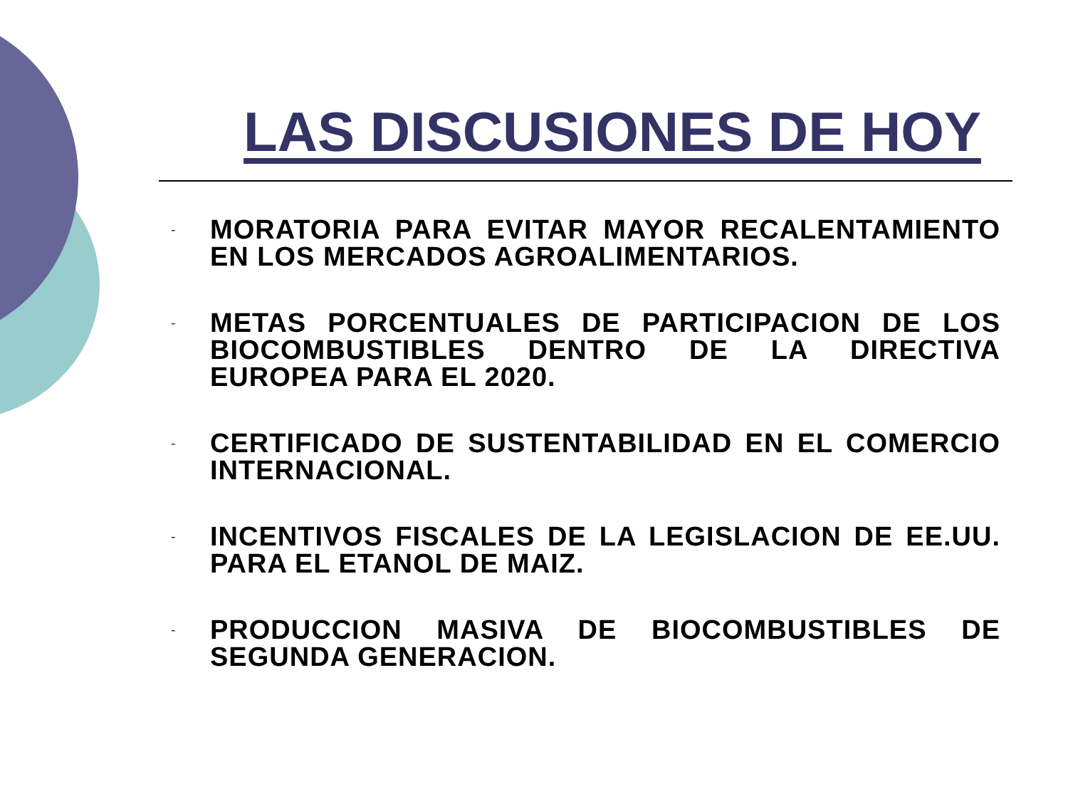LAS DISCUSIONES DE HOY
- MORATORIA PARA EVITAR MAYOR RECALENTAMIENTO EN LOS MERCADOS AGROALIMENTARIOS.
- METAS PORCENTUALES DE PARTICIPACION DE LOS BIOCOMBUSTIBLES DENTRO DE LA DIRECTIVA EUROPEA PARA EL 2020.
- CERTIFICADO DE SUSTENTABILIDAD EN EL COMERCIO INTERNACIONAL.
- INCENTIVOS FISCALES DE LA LEGISLACION DE EE.UU. PARA EL ETANOL DE MAIZ.
- PRODUCCION MASIVA DE BIOCOMBUSTIBLES DE SEGUNDA GENERACION.